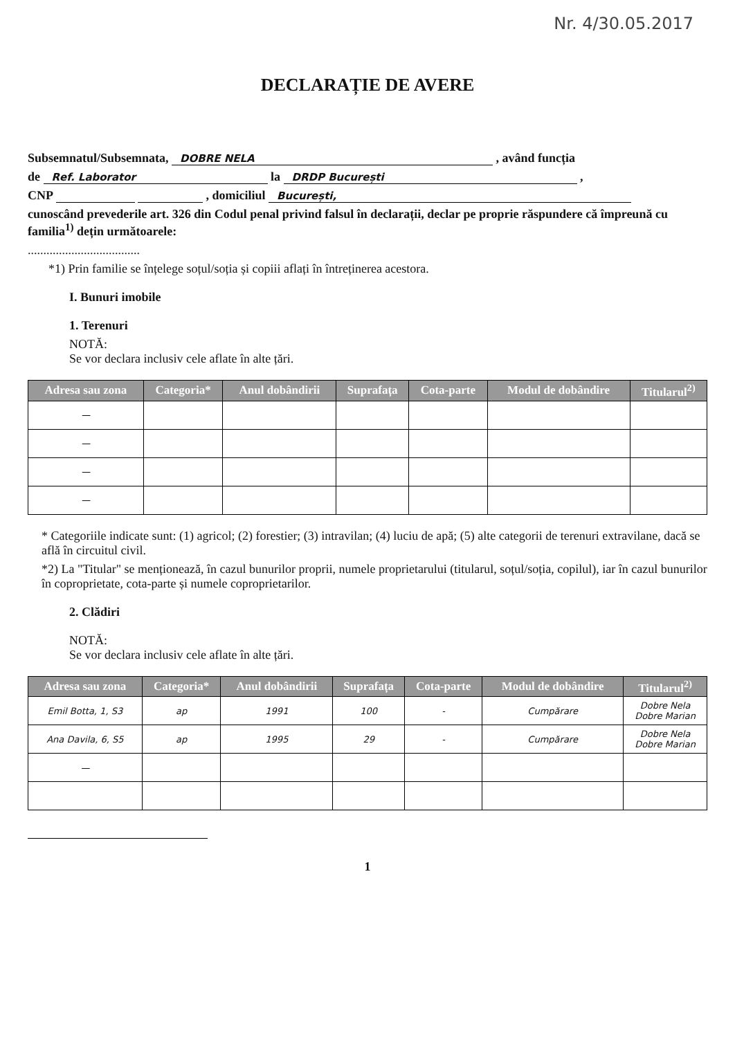Nr. 4/30.05.2017
DECLARAȚIE DE AVERE
Subsemnatul/Subsemnata, DOBRE NELA , având funcția
de Ref. Laborator la DRDP București ,
CNP , domiciliul București,
cunoscând prevederile art. 326 din Codul penal privind falsul în declarații, declar pe proprie răspundere că împreună cu familia<sup>1)</sup> dețin următoarele:
....................................
*1) Prin familie se înțelege soțul/soția și copiii aflați în întreținerea acestora.
I. Bunuri imobile
1. Terenuri
NOTĂ:
Se vor declara inclusiv cele aflate în alte țări.
| Adresa sau zona | Categoria* | Anul dobândirii | Suprafața | Cota-parte | Modul de dobândire | Titularul<sup>2)</sup> |
| --- | --- | --- | --- | --- | --- | --- |
| — | | | | | | |
| — | | | | | | |
| — | | | | | | |
| — | | | | | | |
* Categoriile indicate sunt: (1) agricol; (2) forestier; (3) intravilan; (4) luciu de apă; (5) alte categorii de terenuri extravilane, dacă se află în circuitul civil.
*2) La "Titular" se menționează, în cazul bunurilor proprii, numele proprietarului (titularul, soțul/soția, copilul), iar în cazul bunurilor în coproprietate, cota-parte și numele coproprietarilor.
2. Clădiri
NOTĂ:
Se vor declara inclusiv cele aflate în alte țări.
| Adresa sau zona | Categoria* | Anul dobândirii | Suprafața | Cota-parte | Modul de dobândire | Titularul<sup>2)</sup> |
| --- | --- | --- | --- | --- | --- | --- |
| Emil Botta, 1, S3 | ap | 1991 | 100 | - | Cumpărare | Dobre Nela Dobre Marian |
| Ana Davila, 6, S5 | ap | 1995 | 29 | - | Cumpărare | Dobre Nela Dobre Marian |
| — | | | | | | |
1